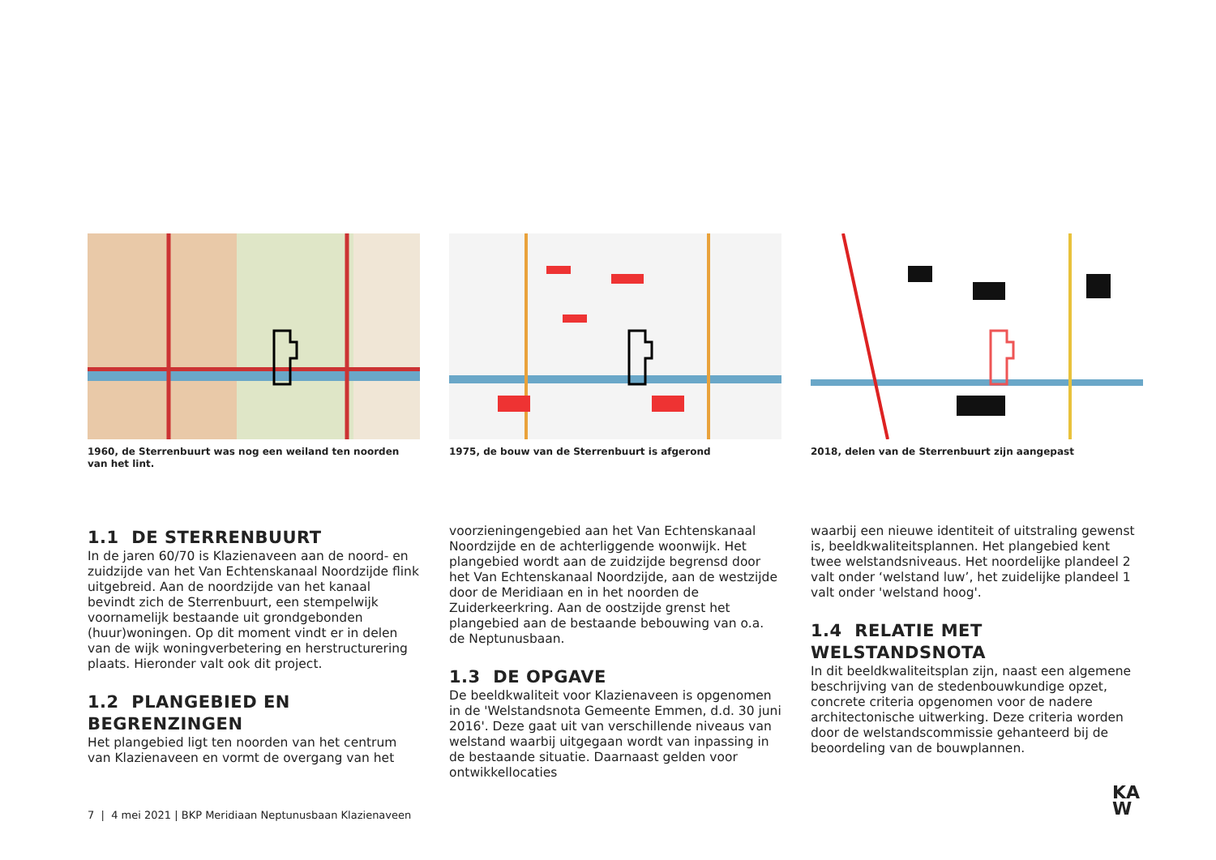1960, de Sterrenbuurt was nog een weiland ten noorden van het lint.
1975, de bouw van de Sterrenbuurt is afgerond
2018, delen van de Sterrenbuurt zijn aangepast
1.1 DE STERRENBUURT
In de jaren 60/70 is Klazienaveen aan de noord- en zuidzijde van het Van Echtenskanaal Noordzijde flink uitgebreid. Aan de noordzijde van het kanaal bevindt zich de Sterrenbuurt, een stempelwijk voornamelijk bestaande uit grondgebonden (huur)woningen. Op dit moment vindt er in delen van de wijk woningverbetering en herstructurering plaats. Hieronder valt ook dit project.
1.2 PLANGEBIED EN BEGRENZINGEN
Het plangebied ligt ten noorden van het centrum van Klazienaveen en vormt de overgang van het
voorzieningengebied aan het Van Echtenskanaal Noordzijde en de achterliggende woonwijk. Het plangebied wordt aan de zuidzijde begrensd door het Van Echtenskanaal Noordzijde, aan de westzijde door de Meridiaan en in het noorden de Zuiderkeerkring. Aan de oostzijde grenst het plangebied aan de bestaande bebouwing van o.a. de Neptunusbaan.
1.3 DE OPGAVE
De beeldkwaliteit voor Klazienaveen is opgenomen in de 'Welstandsnota Gemeente Emmen, d.d. 30 juni 2016'. Deze gaat uit van verschillende niveaus van welstand waarbij uitgegaan wordt van inpassing in de bestaande situatie. Daarnaast gelden voor ontwikkellocaties
waarbij een nieuwe identiteit of uitstraling gewenst is, beeldkwaliteitsplannen. Het plangebied kent twee welstandsniveaus. Het noordelijke plandeel 2 valt onder ‘welstand luw’, het zuidelijke plandeel 1 valt onder 'welstand hoog'.
1.4 RELATIE MET WELSTANDSNOTA
In dit beeldkwaliteitsplan zijn, naast een algemene beschrijving van de stedenbouwkundige opzet, concrete criteria opgenomen voor de nadere architectonische uitwerking. Deze criteria worden door de welstandscommissie gehanteerd bij de beoordeling van de bouwplannen.
7 | 4 mei 2021 | BKP Meridiaan Neptunusbaan Klazienaveen
KA
W